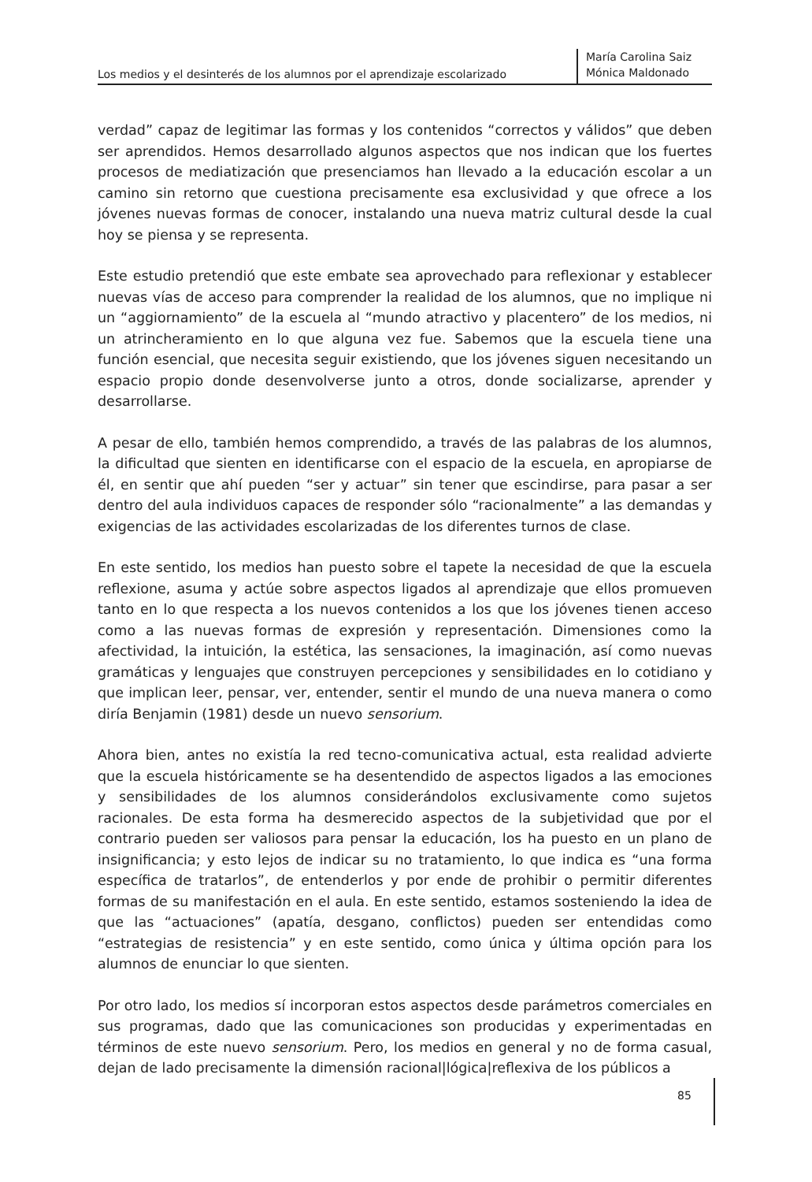Los medios y el desinterés de los alumnos por el aprendizaje escolarizado
María Carolina Saiz
Mónica Maldonado
verdad” capaz de legitimar las formas y los contenidos “correctos y válidos” que deben ser aprendidos. Hemos desarrollado algunos aspectos que nos indican que los fuertes procesos de mediatización que presenciamos han llevado a la educación escolar a un camino sin retorno que cuestiona precisamente esa exclusividad y que ofrece a los jóvenes nuevas formas de conocer, instalando una nueva matriz cultural desde la cual hoy se piensa y se representa.
Este estudio pretendió que este embate sea aprovechado para reflexionar y establecer nuevas vías de acceso para comprender la realidad de los alumnos, que no implique ni un “aggiornamiento” de la escuela al “mundo atractivo y placentero” de los medios, ni un atrincheramiento en lo que alguna vez fue. Sabemos que la escuela tiene una función esencial, que necesita seguir existiendo, que los jóvenes siguen necesitando un espacio propio donde desenvolverse junto a otros, donde socializarse, aprender y desarrollarse.
A pesar de ello, también hemos comprendido, a través de las palabras de los alumnos, la dificultad que sienten en identificarse con el espacio de la escuela, en apropiarse de él, en sentir que ahí pueden “ser y actuar” sin tener que escindirse, para pasar a ser dentro del aula individuos capaces de responder sólo “racionalmente” a las demandas y exigencias de las actividades escolarizadas de los diferentes turnos de clase.
En este sentido, los medios han puesto sobre el tapete la necesidad de que la escuela reflexione, asuma y actúe sobre aspectos ligados al aprendizaje que ellos promueven tanto en lo que respecta a los nuevos contenidos a los que los jóvenes tienen acceso como a las nuevas formas de expresión y representación. Dimensiones como la afectividad, la intuición, la estética, las sensaciones, la imaginación, así como nuevas gramáticas y lenguajes que construyen percepciones y sensibilidades en lo cotidiano y que implican leer, pensar, ver, entender, sentir el mundo de una nueva manera o como diría Benjamin (1981) desde un nuevo sensorium.
Ahora bien, antes no existía la red tecno-comunicativa actual, esta realidad advierte que la escuela históricamente se ha desentendido de aspectos ligados a las emociones y sensibilidades de los alumnos considerándolos exclusivamente como sujetos racionales. De esta forma ha desmerecido aspectos de la subjetividad que por el contrario pueden ser valiosos para pensar la educación, los ha puesto en un plano de insignificancia; y esto lejos de indicar su no tratamiento, lo que indica es “una forma específica de tratarlos”, de entenderlos y por ende de prohibir o permitir diferentes formas de su manifestación en el aula. En este sentido, estamos sosteniendo la idea de que las “actuaciones” (apatía, desgano, conflictos) pueden ser entendidas como “estrategias de resistencia” y en este sentido, como única y última opción para los alumnos de enunciar lo que sienten.
Por otro lado, los medios sí incorporan estos aspectos desde parámetros comerciales en sus programas, dado que las comunicaciones son producidas y experimentadas en términos de este nuevo sensorium. Pero, los medios en general y no de forma casual, dejan de lado precisamente la dimensión racional|lógica|reflexiva de los públicos a
85